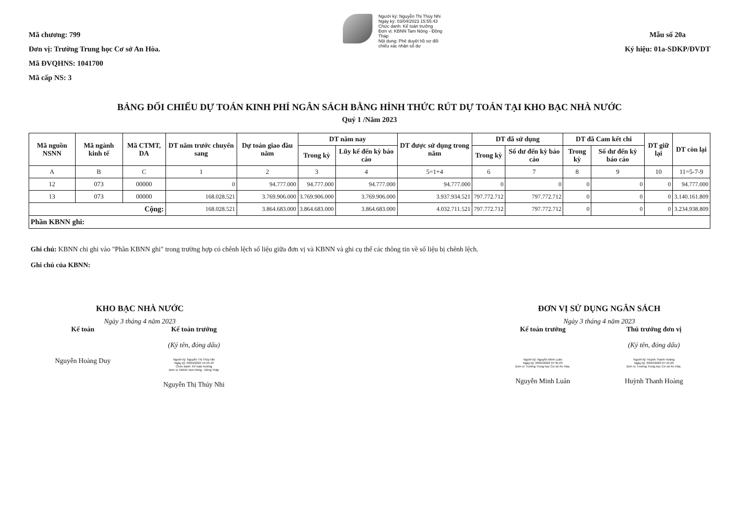Mã chương: 799
Đơn vị: Trường Trung học Cơ sở An Hòa.
Mã ĐVQHNS: 1041700
Mã cấp NS: 3
Người ký: Nguyễn Thị Thúy Nhi
Ngày ký: 03/04/2023 15:55:43
Chức danh: Kế toán trưởng
Đơn vị: KBNN Tam Nông - Đồng
Tháp
Nội dung: Phê duyệt hồ sơ đối
chiếu xác nhận số dư
Mẫu số 20a
Ký hiệu: 01a-SDKP/ĐVDT
BẢNG ĐỐI CHIẾU DỰ TOÁN KINH PHÍ NGÂN SÁCH BẰNG HÌNH THỨC RÚT DỰ TOÁN TẠI KHO BẠC NHÀ NƯỚC
Quý 1 /Năm 2023
| Mã nguồn NSNN | Mã ngành kinh tế | Mã CTMT, DA | DT năm trước chuyển sang | Dự toán giao đầu năm | DT năm nay | | DT được sử dụng trong năm | DT đã sử dụng | | DT đã Cam kết chi | | DT giữ lại | DT còn lại |
| --- | --- | --- | --- | --- | --- | --- | --- | --- | --- | --- | --- | --- | --- |
| | | | | | Trong kỳ | Lũy kế đến kỳ báo cáo | | Trong kỳ | Số dư đến kỳ báo cáo | Trong kỳ | Số dư đến kỳ báo cáo | | |
| A | B | C | 1 | 2 | 3 | 4 | 5=1+4 | 6 | 7 | 8 | 9 | 10 | 11=5-7-9 |
| 12 | 073 | 00000 | 0 | 94.777.000 | 94.777.000 | 94.777.000 | 94.777.000 | 0 | 0 | 0 | 0 | 0 | 94.777.000 |
| 13 | 073 | 00000 | 168.028.521 | 3.769.906.000 | 3.769.906.000 | 3.769.906.000 | 3.937.934.521 | 797.772.712 | 797.772.712 | 0 | 0 | 0 | 3.140.161.809 |
| Cộng: | | | 168.028.521 | 3.864.683.000 | 3.864.683.000 | 3.864.683.000 | 4.032.711.521 | 797.772.712 | 797.772.712 | 0 | 0 | 0 | 3.234.938.809 |
| Phần KBNN ghi: | | | | | | | | | | | | | |
Ghi chú: KBNN chi ghi vào "Phần KBNN ghi" trong trường hợp có chênh lệch số liệu giữa đơn vị và KBNN và ghi cụ thể các thông tin về số liệu bị chênh lệch.
Ghi chú của KBNN:
KHO BẠC NHÀ NƯỚC
Ngày 3 tháng 4 năm 2023
Kế toán
Nguyễn Hoàng Duy
Kế toán trưởng
(Ký tên, đóng dấu)
Người ký: Nguyễn Thị Thúy Nhi
Ngày ký: 03/04/2023 15:55:43
Chức danh: Kế toán trưởng
Đơn vị: KBNN Tam Nông - Đồng Tháp
Nguyễn Thị Thúy Nhi
ĐƠN VỊ SỬ DỤNG NGÂN SÁCH
Ngày 3 tháng 4 năm 2023
Kế toán trưởng
Người ký: Nguyễn Minh Luân
Ngày ký: 03/04/2023 07:35:23
Đơn vị: Trường Trung học Cơ sở An Hòa.
Nguyễn Minh Luân
Thủ trưởng đơn vị
(Ký tên, đóng dấu)
Người ký: Huỳnh Thanh Hoàng
Ngày ký: 03/04/2023 07:45:26
Đơn vị: Trường Trung học Cơ sở An Hòa.
Huỳnh Thanh Hoàng